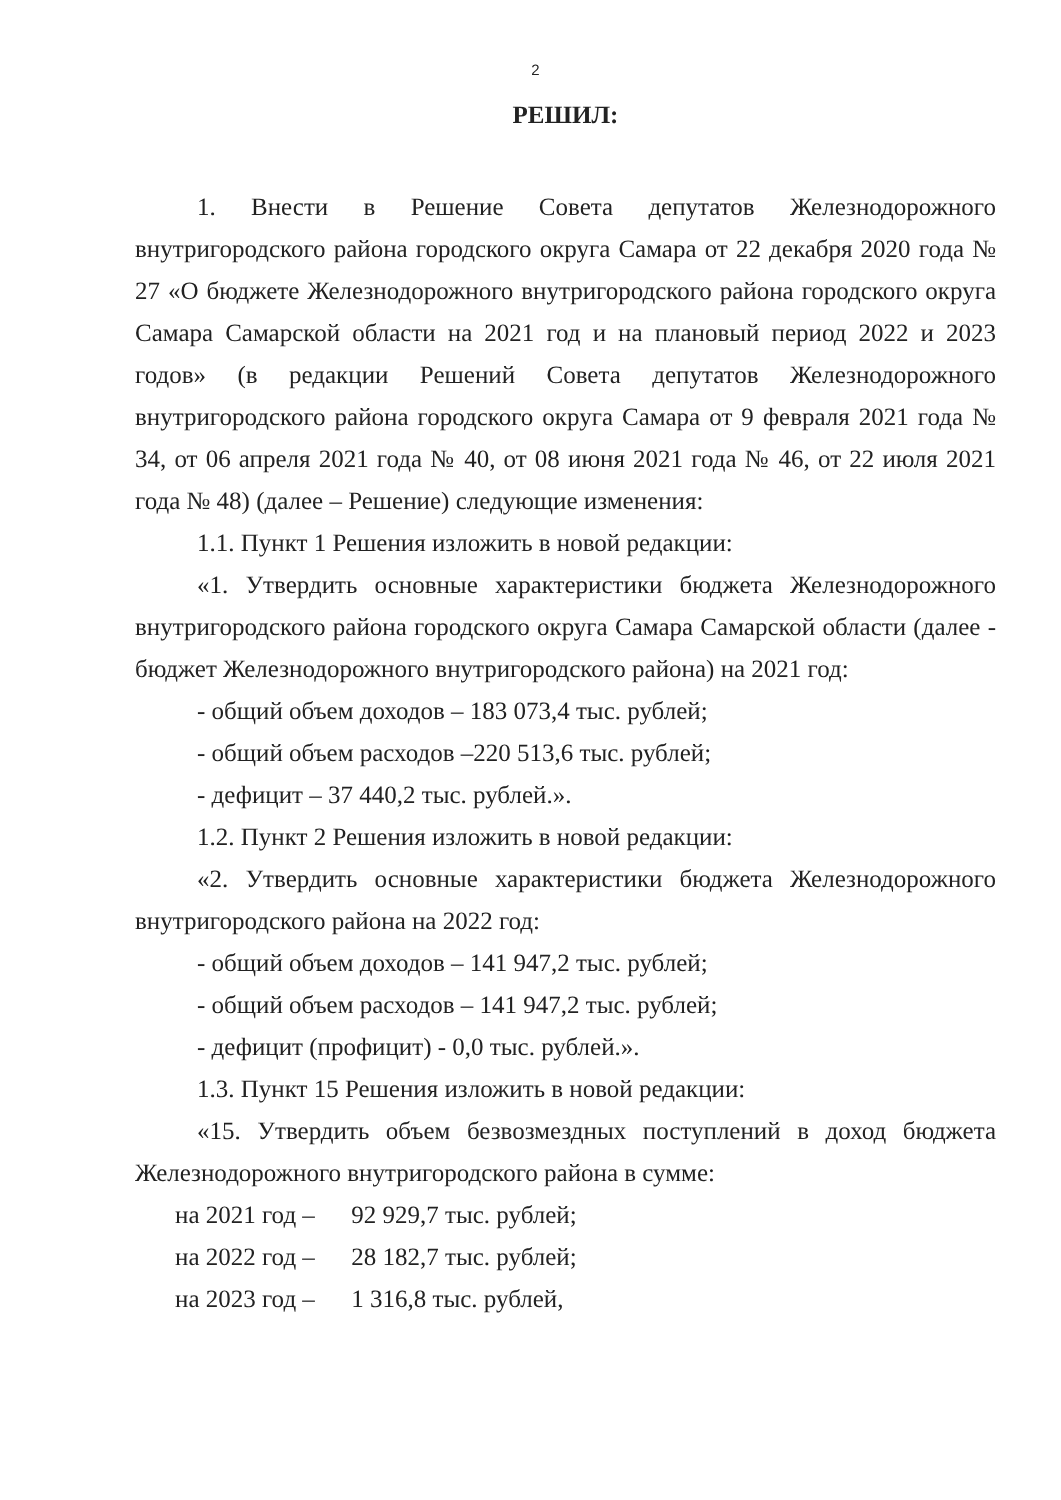2
РЕШИЛ:
1. Внести в Решение Совета депутатов Железнодорожного внутригородского района городского округа Самара от 22 декабря 2020 года № 27 «О бюджете Железнодорожного внутригородского района городского округа Самара Самарской области на 2021 год и на плановый период 2022 и 2023 годов» (в редакции Решений Совета депутатов Железнодорожного внутригородского района городского округа Самара от 9 февраля 2021 года № 34, от 06 апреля 2021 года № 40, от 08 июня 2021 года № 46, от 22 июля 2021 года № 48) (далее – Решение) следующие изменения:
1.1. Пункт 1 Решения изложить в новой редакции:
«1. Утвердить основные характеристики бюджета Железнодорожного внутригородского района городского округа Самара Самарской области (далее - бюджет Железнодорожного внутригородского района) на 2021 год:
- общий объем доходов – 183 073,4 тыс. рублей;
- общий объем расходов –220 513,6 тыс. рублей;
- дефицит – 37 440,2 тыс. рублей.».
1.2. Пункт 2 Решения изложить в новой редакции:
«2. Утвердить основные характеристики бюджета Железнодорожного внутригородского района на 2022 год:
- общий объем доходов – 141 947,2 тыс. рублей;
- общий объем расходов – 141 947,2 тыс. рублей;
- дефицит (профицит) - 0,0 тыс. рублей.».
1.3. Пункт 15 Решения изложить в новой редакции:
«15. Утвердить объем безвозмездных поступлений в доход бюджета Железнодорожного внутригородского района в сумме:
на 2021 год – 92 929,7 тыс. рублей;
на 2022 год – 28 182,7 тыс. рублей;
на 2023 год – 1 316,8 тыс. рублей,